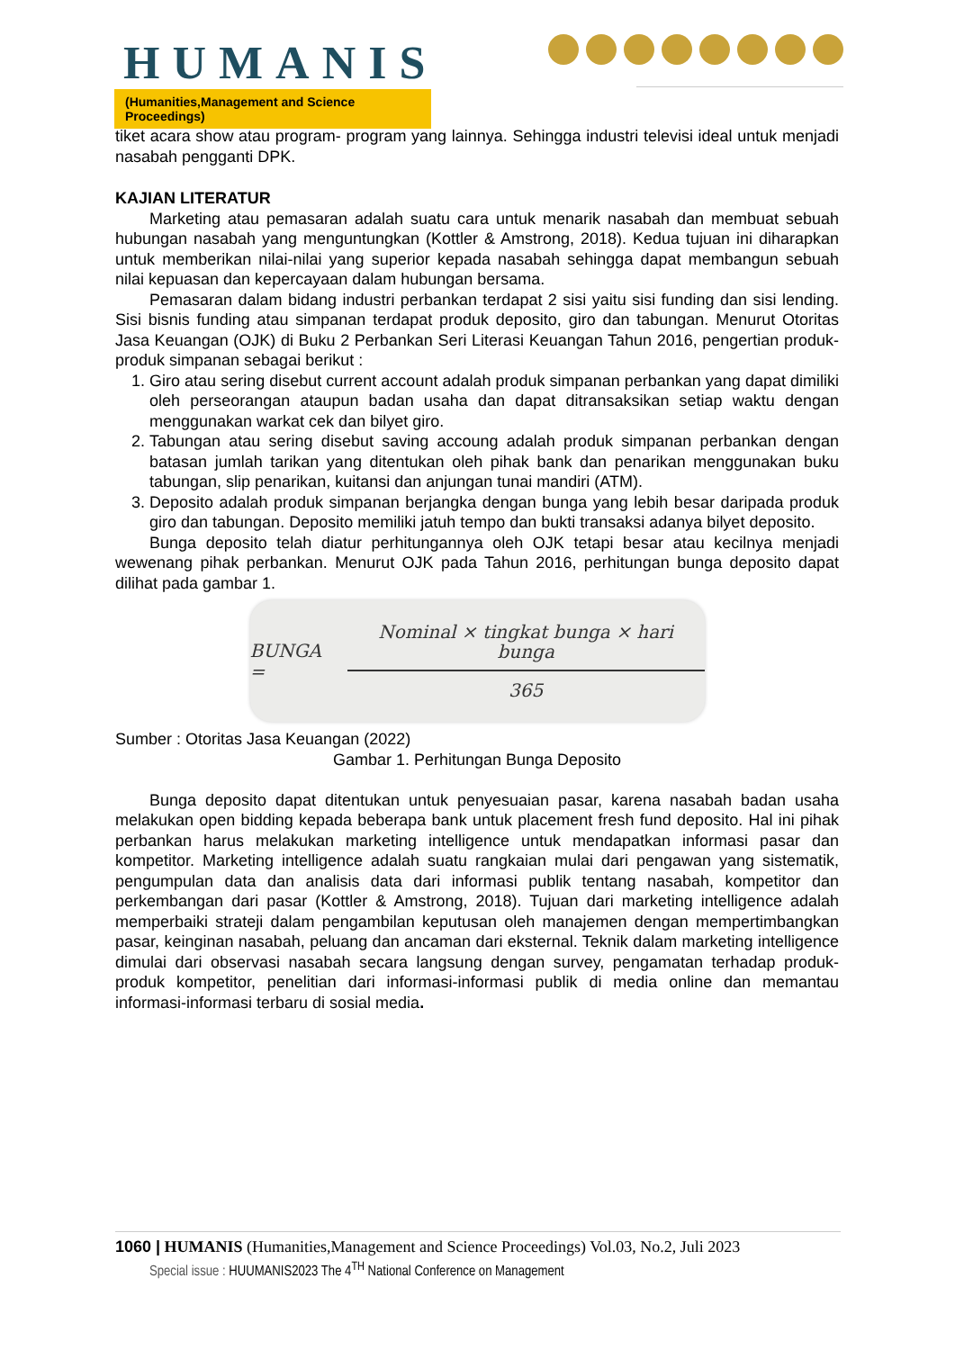HUMANIS
(Humanities,Management and Science Proceedings)
tiket acara show atau program- program yang lainnya. Sehingga industri televisi ideal untuk menjadi nasabah pengganti DPK.
KAJIAN LITERATUR
Marketing atau pemasaran adalah suatu cara untuk menarik nasabah dan membuat sebuah hubungan nasabah yang menguntungkan (Kottler & Amstrong, 2018). Kedua tujuan ini diharapkan untuk memberikan nilai-nilai yang superior kepada nasabah sehingga dapat membangun sebuah nilai kepuasan dan kepercayaan dalam hubungan bersama.
Pemasaran dalam bidang industri perbankan terdapat 2 sisi yaitu sisi funding dan sisi lending. Sisi bisnis funding atau simpanan terdapat produk deposito, giro dan tabungan. Menurut Otoritas Jasa Keuangan (OJK) di Buku 2 Perbankan Seri Literasi Keuangan Tahun 2016, pengertian produk-produk simpanan sebagai berikut :
1. Giro atau sering disebut current account adalah produk simpanan perbankan yang dapat dimiliki oleh perseorangan ataupun badan usaha dan dapat ditransaksikan setiap waktu dengan menggunakan warkat cek dan bilyet giro.
2. Tabungan atau sering disebut saving accoung adalah produk simpanan perbankan dengan batasan jumlah tarikan yang ditentukan oleh pihak bank dan penarikan menggunakan buku tabungan, slip penarikan, kuitansi dan anjungan tunai mandiri (ATM).
3. Deposito adalah produk simpanan berjangka dengan bunga yang lebih besar daripada produk giro dan tabungan. Deposito memiliki jatuh tempo dan bukti transaksi adanya bilyet deposito.
Bunga deposito telah diatur perhitungannya oleh OJK tetapi besar atau kecilnya menjadi wewenang pihak perbankan. Menurut OJK pada Tahun 2016, perhitungan bunga deposito dapat dilihat pada gambar 1.
BUNGA =
Nominal × tingkat bunga × hari bunga
365
Sumber : Otoritas Jasa Keuangan (2022)
Gambar 1. Perhitungan Bunga Deposito
Bunga deposito dapat ditentukan untuk penyesuaian pasar, karena nasabah badan usaha melakukan open bidding kepada beberapa bank untuk placement fresh fund deposito. Hal ini pihak perbankan harus melakukan marketing intelligence untuk mendapatkan informasi pasar dan kompetitor. Marketing intelligence adalah suatu rangkaian mulai dari pengawan yang sistematik, pengumpulan data dan analisis data dari informasi publik tentang nasabah, kompetitor dan perkembangan dari pasar (Kottler & Amstrong, 2018). Tujuan dari marketing intelligence adalah memperbaiki strateji dalam pengambilan keputusan oleh manajemen dengan mempertimbangkan pasar, keinginan nasabah, peluang dan ancaman dari eksternal. Teknik dalam marketing intelligence dimulai dari observasi nasabah secara langsung dengan survey, pengamatan terhadap produk-produk kompetitor, penelitian dari informasi-informasi publik di media online dan memantau informasi-informasi terbaru di sosial media.
1060 | HUMANIS (Humanities,Management and Science Proceedings) Vol.03, No.2, Juli 2023
Special issue : HUUMANIS2023 The 4<sup>TH</sup> National Conference on Management